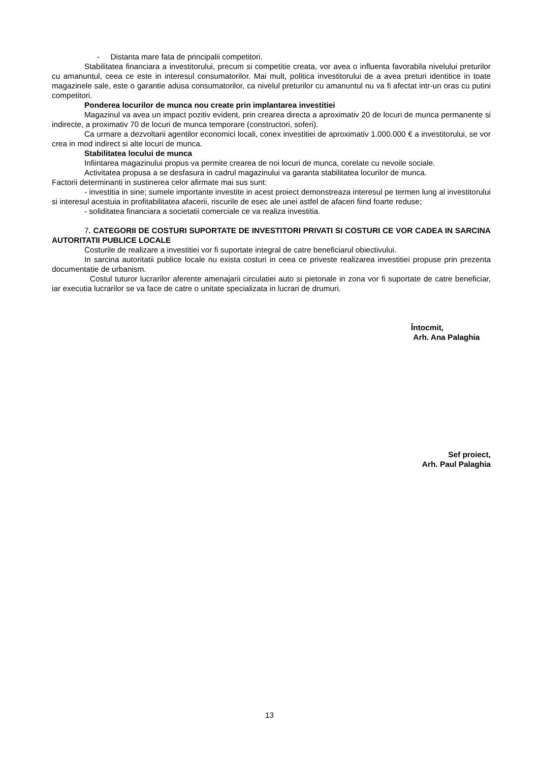- Distanta mare fata de principalii competitori.
Stabilitatea financiara a investitorului, precum si competitie creata, vor avea o influenta favorabila nivelului preturilor cu amanuntul, ceea ce este in interesul consumatorilor. Mai mult, politica investitorului de a avea preturi identitice in toate magazinele sale, este o garantie adusa consumatorilor, ca nivelul preturilor cu amanuntul nu va fi afectat intr-un oras cu putini competitori.
Ponderea locurilor de munca nou create prin implantarea investitiei
Magazinul va avea un impact pozitiv evident, prin crearea directa a aproximativ 20 de locuri de munca permanente si indirecte, a proximativ 70 de locuri de munca temporare (constructori, soferi).
Ca urmare a dezvoltarii agentilor economici locali, conex investitiei de aproximativ 1.000.000 € a investitorului, se vor crea in mod indirect si alte locuri de munca.
Stabilitatea locului de munca
Infiintarea magazinului propus va permite crearea de noi locuri de munca, corelate cu nevoile sociale.
Activitatea propusa a se desfasura in cadrul magazinului va garanta stabilitatea locurilor de munca.
Factorii determinanti in sustinerea celor afirmate mai sus sunt:
- investitia in sine; sumele importante investite in acest proiect demonstreaza interesul pe termen lung al investitorului si interesul acestuia in profitabilitatea afacerii, riscurile de esec ale unei astfel de afaceri fiind foarte reduse;
- soliditatea financiara a societatii comerciale ce va realiza investitia.
7. CATEGORII DE COSTURI SUPORTATE DE INVESTITORI PRIVATI SI COSTURI CE VOR CADEA IN SARCINA AUTORITATII PUBLICE LOCALE
Costurile de realizare a investitiei vor fi suportate integral de catre beneficiarul obiectivului.
In sarcina autoritatii publice locale nu exista costuri in ceea ce priveste realizarea investitiei propuse prin prezenta documentatie de urbanism.
Costul tuturor lucrarilor aferente amenajarii circulatiei auto si pietonale in zona vor fi suportate de catre beneficiar, iar executia lucrarilor se va face de catre o unitate specializata in lucrari de drumuri.
Întocmit,
Arh. Ana Palaghia
Sef proiect,
Arh. Paul Palaghia
13